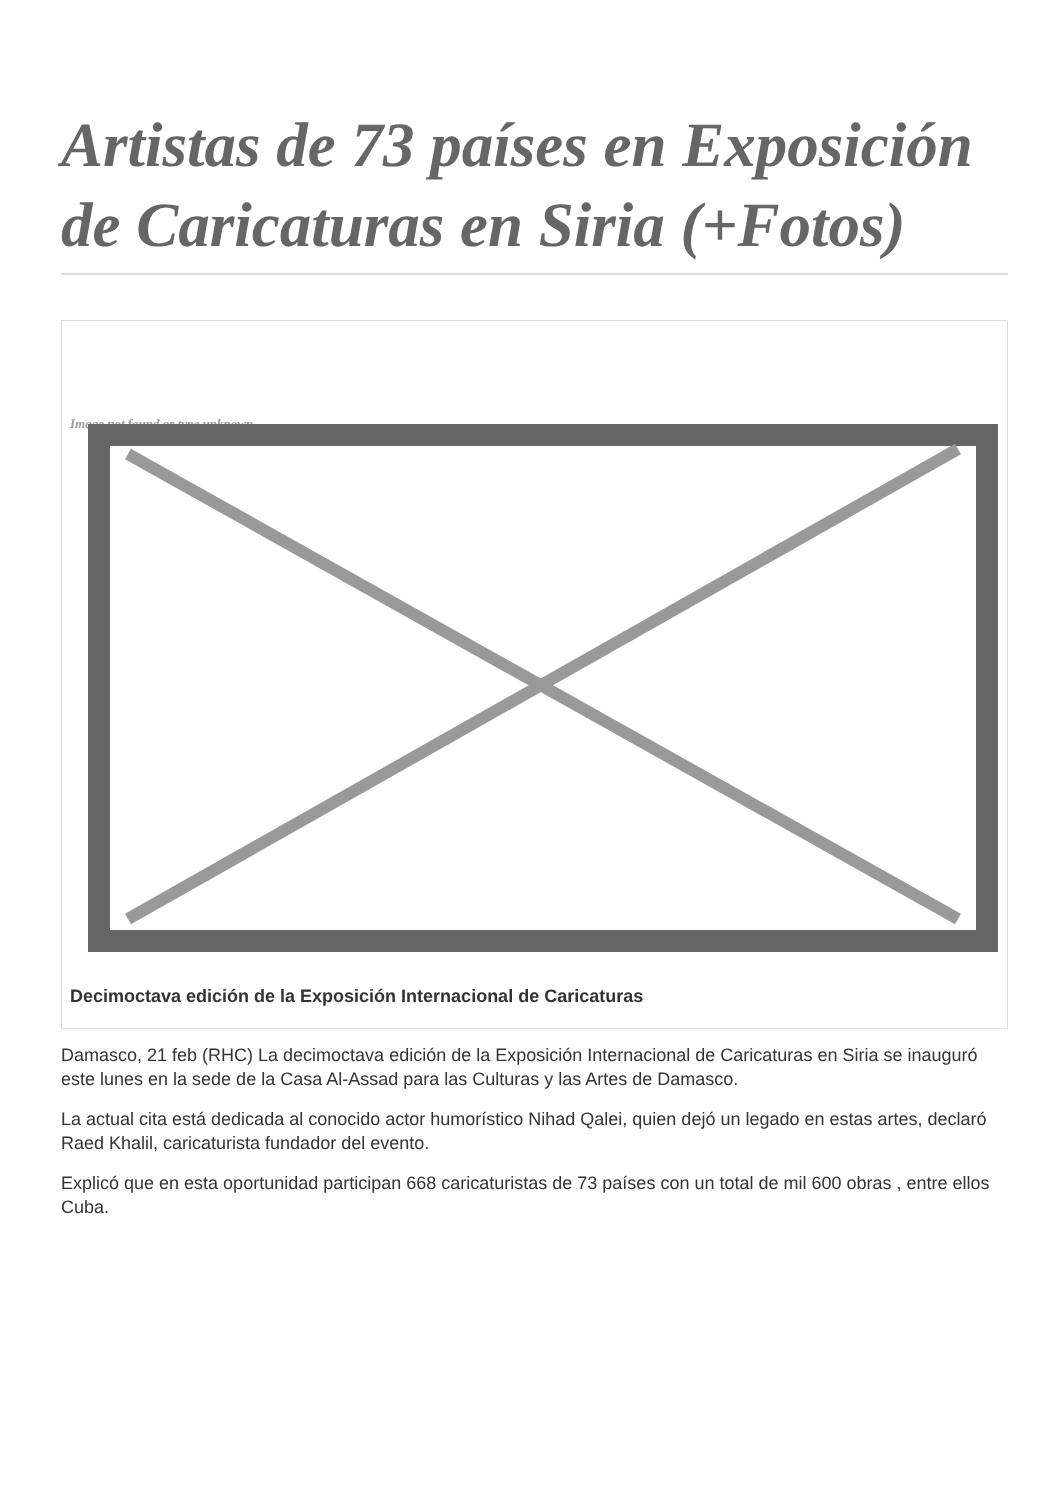Artistas de 73 países en Exposición de Caricaturas en Siria (+Fotos)
Image not found or type unknown
Decimoctava edición de la Exposición Internacional de Caricaturas
Damasco, 21 feb (RHC) La decimoctava edición de la Exposición Internacional de Caricaturas en Siria se inauguró este lunes en la sede de la Casa Al-Assad para las Culturas y las Artes de Damasco.
La actual cita está dedicada al conocido actor humorístico Nihad Qalei, quien dejó un legado en estas artes, declaró Raed Khalil, caricaturista fundador del evento.
Explicó que en esta oportunidad participan 668 caricaturistas de 73 países con un total de mil 600 obras , entre ellos Cuba.